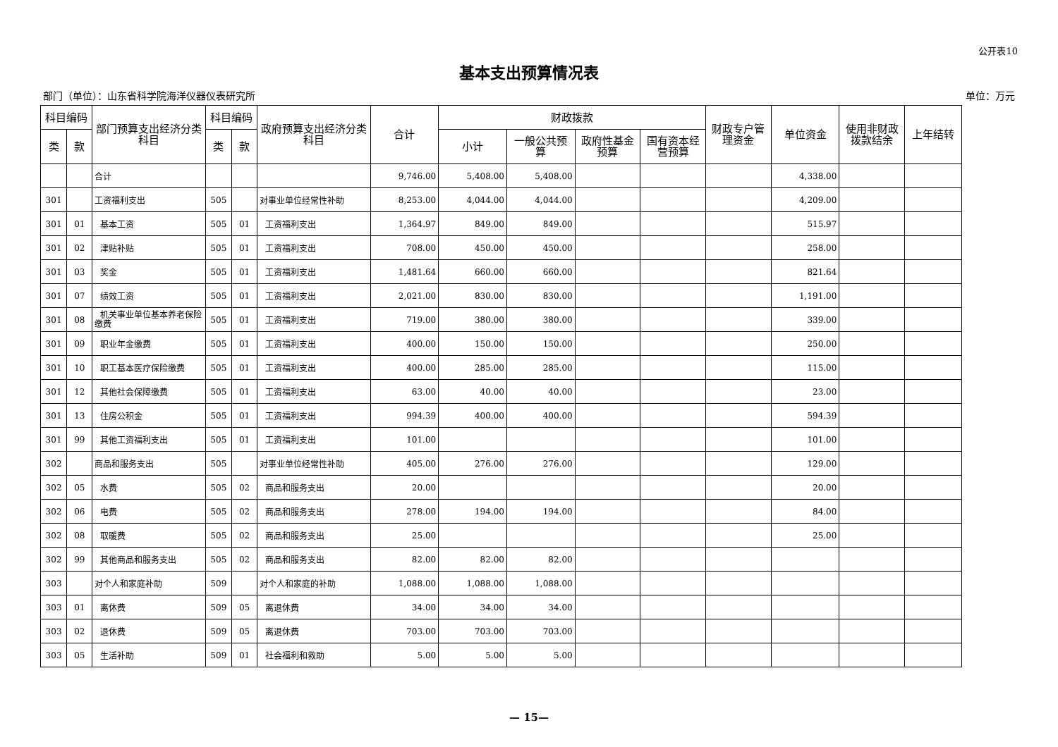公开表10
基本支出预算情况表
部门（单位）：山东省科学院海洋仪器仪表研究所 单位：万元
| 科目编码 | | 部门预算支出经济分类科目 | 科目编码 | | 政府预算支出经济分类科目 | 合计 | 财政拨款 | | | | 财政专户管理资金 | 单位资金 | 使用非财政拨款结余 | 上年结转 |
| --- | --- | --- | --- | --- | --- | --- | --- | --- | --- | --- | --- | --- | --- | --- |
| 类 | 款 | | 类 | 款 | | | 小计 | 一般公共预算 | 政府性基金预算 | 国有资本经营预算 | | | | |
| | | 合计 | | | | 9,746.00 | 5,408.00 | 5,408.00 | | | | 4,338.00 | | |
| 301 | | 工资福利支出 | 505 | | 对事业单位经常性补助 | 8,253.00 | 4,044.00 | 4,044.00 | | | | 4,209.00 | | |
| 301 | 01 | 基本工资 | 505 | 01 | 工资福利支出 | 1,364.97 | 849.00 | 849.00 | | | | 515.97 | | |
| 301 | 02 | 津贴补贴 | 505 | 01 | 工资福利支出 | 708.00 | 450.00 | 450.00 | | | | 258.00 | | |
| 301 | 03 | 奖金 | 505 | 01 | 工资福利支出 | 1,481.64 | 660.00 | 660.00 | | | | 821.64 | | |
| 301 | 07 | 绩效工资 | 505 | 01 | 工资福利支出 | 2,021.00 | 830.00 | 830.00 | | | | 1,191.00 | | |
| 301 | 08 | 机关事业单位基本养老保险缴费 | 505 | 01 | 工资福利支出 | 719.00 | 380.00 | 380.00 | | | | 339.00 | | |
| 301 | 09 | 职业年金缴费 | 505 | 01 | 工资福利支出 | 400.00 | 150.00 | 150.00 | | | | 250.00 | | |
| 301 | 10 | 职工基本医疗保险缴费 | 505 | 01 | 工资福利支出 | 400.00 | 285.00 | 285.00 | | | | 115.00 | | |
| 301 | 12 | 其他社会保障缴费 | 505 | 01 | 工资福利支出 | 63.00 | 40.00 | 40.00 | | | | 23.00 | | |
| 301 | 13 | 住房公积金 | 505 | 01 | 工资福利支出 | 994.39 | 400.00 | 400.00 | | | | 594.39 | | |
| 301 | 99 | 其他工资福利支出 | 505 | 01 | 工资福利支出 | 101.00 | | | | | | 101.00 | | |
| 302 | | 商品和服务支出 | 505 | | 对事业单位经常性补助 | 405.00 | 276.00 | 276.00 | | | | 129.00 | | |
| 302 | 05 | 水费 | 505 | 02 | 商品和服务支出 | 20.00 | | | | | | 20.00 | | |
| 302 | 06 | 电费 | 505 | 02 | 商品和服务支出 | 278.00 | 194.00 | 194.00 | | | | 84.00 | | |
| 302 | 08 | 取暖费 | 505 | 02 | 商品和服务支出 | 25.00 | | | | | | 25.00 | | |
| 302 | 99 | 其他商品和服务支出 | 505 | 02 | 商品和服务支出 | 82.00 | 82.00 | 82.00 | | | | | | |
| 303 | | 对个人和家庭补助 | 509 | | 对个人和家庭的补助 | 1,088.00 | 1,088.00 | 1,088.00 | | | | | | |
| 303 | 01 | 离休费 | 509 | 05 | 离退休费 | 34.00 | 34.00 | 34.00 | | | | | | |
| 303 | 02 | 退休费 | 509 | 05 | 离退休费 | 703.00 | 703.00 | 703.00 | | | | | | |
| 303 | 05 | 生活补助 | 509 | 01 | 社会福利和救助 | 5.00 | 5.00 | 5.00 | | | | | | |
— 15—